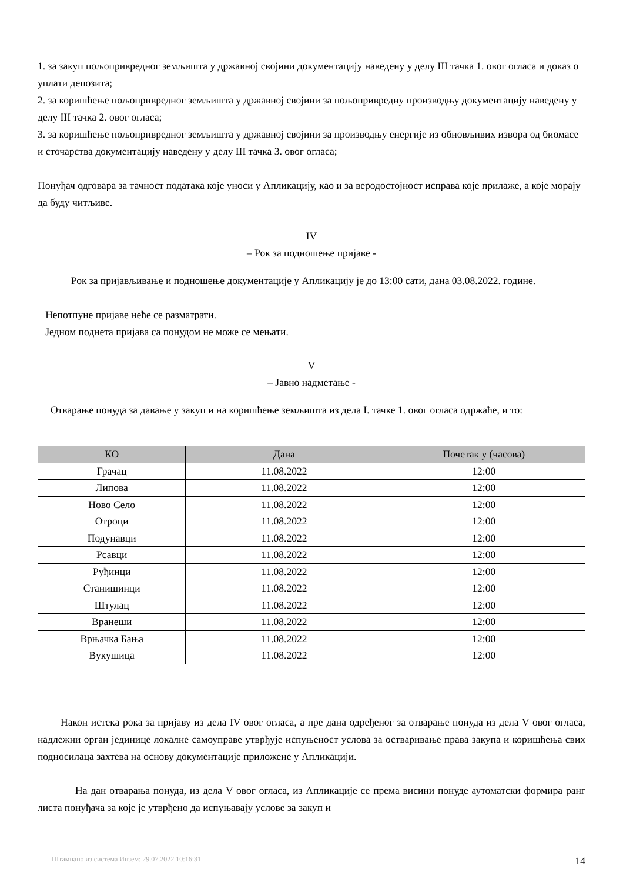1. за закуп пољопривредног земљишта у државној својини документацију наведену у делу III тачка 1. овог огласа и доказ о уплати депозита;
2. за коришћење пољопривредног земљишта у државној својини за пољопривредну производњу документацију наведену у делу III тачка 2. овог огласа;
3. за коришћење пољопривредног земљишта у државној својини за производњу енергије из обновљивих извора од биомасе и сточарства документацију наведену у делу III тачка 3. овог огласа;
Понуђач одговара за тачност података које уноси у Апликацију, као и за веродостојност исправа које прилаже, а које морају да буду читљиве.
IV
– Рок за подношење пријаве -
Рок за пријављивање и подношење документације у Апликацију је до 13:00 сати, дана 03.08.2022. године.
Непотпуне пријаве неће се разматрати.
Једном поднета пријава са понудом не може се мењати.
V
– Јавно надметање -
Отварање понуда за давање у закуп и на коришћење земљишта из дела I. тачке 1. овог огласа одржаће, и то:
| КО | Дана | Почетак у (часова) |
| --- | --- | --- |
| Грачац | 11.08.2022 | 12:00 |
| Липова | 11.08.2022 | 12:00 |
| Ново Село | 11.08.2022 | 12:00 |
| Отроци | 11.08.2022 | 12:00 |
| Подунавци | 11.08.2022 | 12:00 |
| Рсавци | 11.08.2022 | 12:00 |
| Руђинци | 11.08.2022 | 12:00 |
| Станишинци | 11.08.2022 | 12:00 |
| Штулац | 11.08.2022 | 12:00 |
| Вранеши | 11.08.2022 | 12:00 |
| Врњачка Бања | 11.08.2022 | 12:00 |
| Вукушица | 11.08.2022 | 12:00 |
Након истека рока за пријаву из дела IV овог огласа, а пре дана одређеног за отварање понуда из дела V овог огласа, надлежни орган јединице локалне самоуправе утврђује испуњеност услова за остваривање права закупа и коришћења свих подносилаца захтева на основу документације приложене у Апликацији.
На дан отварања понуда, из дела V овог огласа, из Апликације се према висини понуде аутоматски формира ранг листа понуђача за које је утврђено да испуњавају услове за закуп и
Штампано из система Инзем: 29.07.2022 10:16:31 14